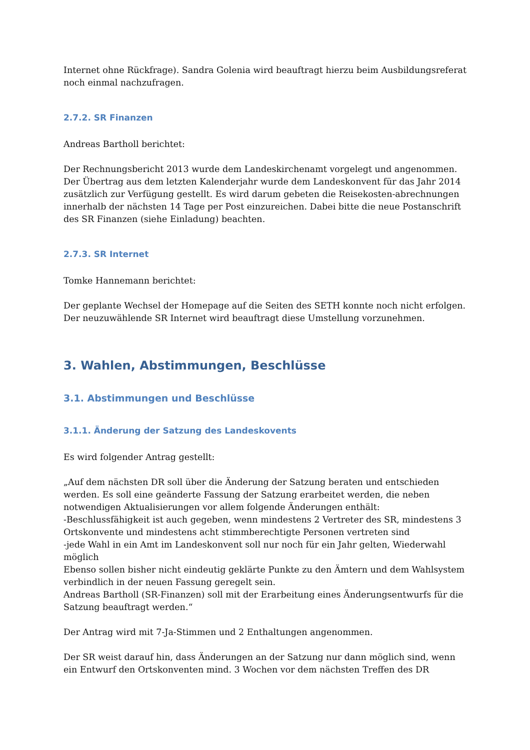Internet ohne Rückfrage). Sandra Golenia wird beauftragt hierzu beim Ausbildungsreferat noch einmal nachzufragen.
2.7.2. SR Finanzen
Andreas Bartholl berichtet:
Der Rechnungsbericht 2013 wurde dem Landeskirchenamt vorgelegt und angenommen. Der Übertrag aus dem letzten Kalenderjahr wurde dem Landeskonvent für das Jahr 2014 zusätzlich zur Verfügung gestellt. Es wird darum gebeten die Reisekosten-abrechnungen innerhalb der nächsten 14 Tage per Post einzureichen. Dabei bitte die neue Postanschrift des SR Finanzen (siehe Einladung) beachten.
2.7.3. SR Internet
Tomke Hannemann berichtet:
Der geplante Wechsel der Homepage auf die Seiten des SETH konnte noch nicht erfolgen. Der neuzuwählende SR Internet wird beauftragt diese Umstellung vorzunehmen.
3. Wahlen, Abstimmungen, Beschlüsse
3.1. Abstimmungen und Beschlüsse
3.1.1. Änderung der Satzung des Landeskovents
Es wird folgender Antrag gestellt:
„Auf dem nächsten DR soll über die Änderung der Satzung beraten und entschieden werden. Es soll eine geänderte Fassung der Satzung erarbeitet werden, die neben notwendigen Aktualisierungen vor allem folgende Änderungen enthält:
-Beschlussfähigkeit ist auch gegeben, wenn mindestens 2 Vertreter des SR, mindestens 3 Ortskonvente und mindestens acht stimmberechtigte Personen vertreten sind
-jede Wahl in ein Amt im Landeskonvent soll nur noch für ein Jahr gelten, Wiederwahl möglich
Ebenso sollen bisher nicht eindeutig geklärte Punkte zu den Ämtern und dem Wahlsystem verbindlich in der neuen Fassung geregelt sein.
Andreas Bartholl (SR-Finanzen) soll mit der Erarbeitung eines Änderungsentwurfs für die Satzung beauftragt werden.“
Der Antrag wird mit 7-Ja-Stimmen und 2 Enthaltungen angenommen.
Der SR weist darauf hin, dass Änderungen an der Satzung nur dann möglich sind, wenn ein Entwurf den Ortskonventen mind. 3 Wochen vor dem nächsten Treffen des DR